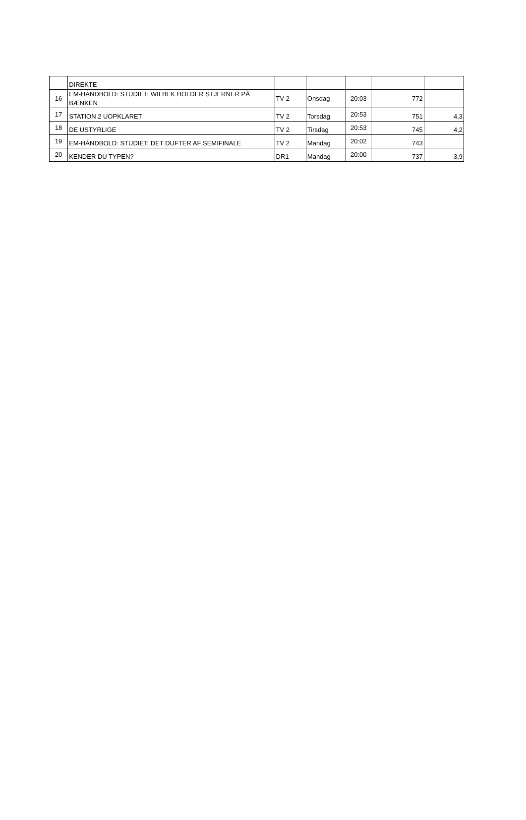| | DIREKTE | | | | | |
| 16 | EM-HÅNDBOLD: STUDIET: WILBEK HOLDER STJERNER PÅ BÆNKEN | TV 2 | Onsdag | 20:03 | 772 | |
| 17 | STATION 2 UOPKLARET | TV 2 | Torsdag | 20:53 | 751 | 4,3 |
| 18 | DE USTYRLIGE | TV 2 | Tirsdag | 20:53 | 745 | 4,2 |
| 19 | EM-HÅNDBOLD: STUDIET: DET DUFTER AF SEMIFINALE | TV 2 | Mandag | 20:02 | 743 | |
| 20 | KENDER DU TYPEN? | DR1 | Mandag | 20:00 | 737 | 3,9 |